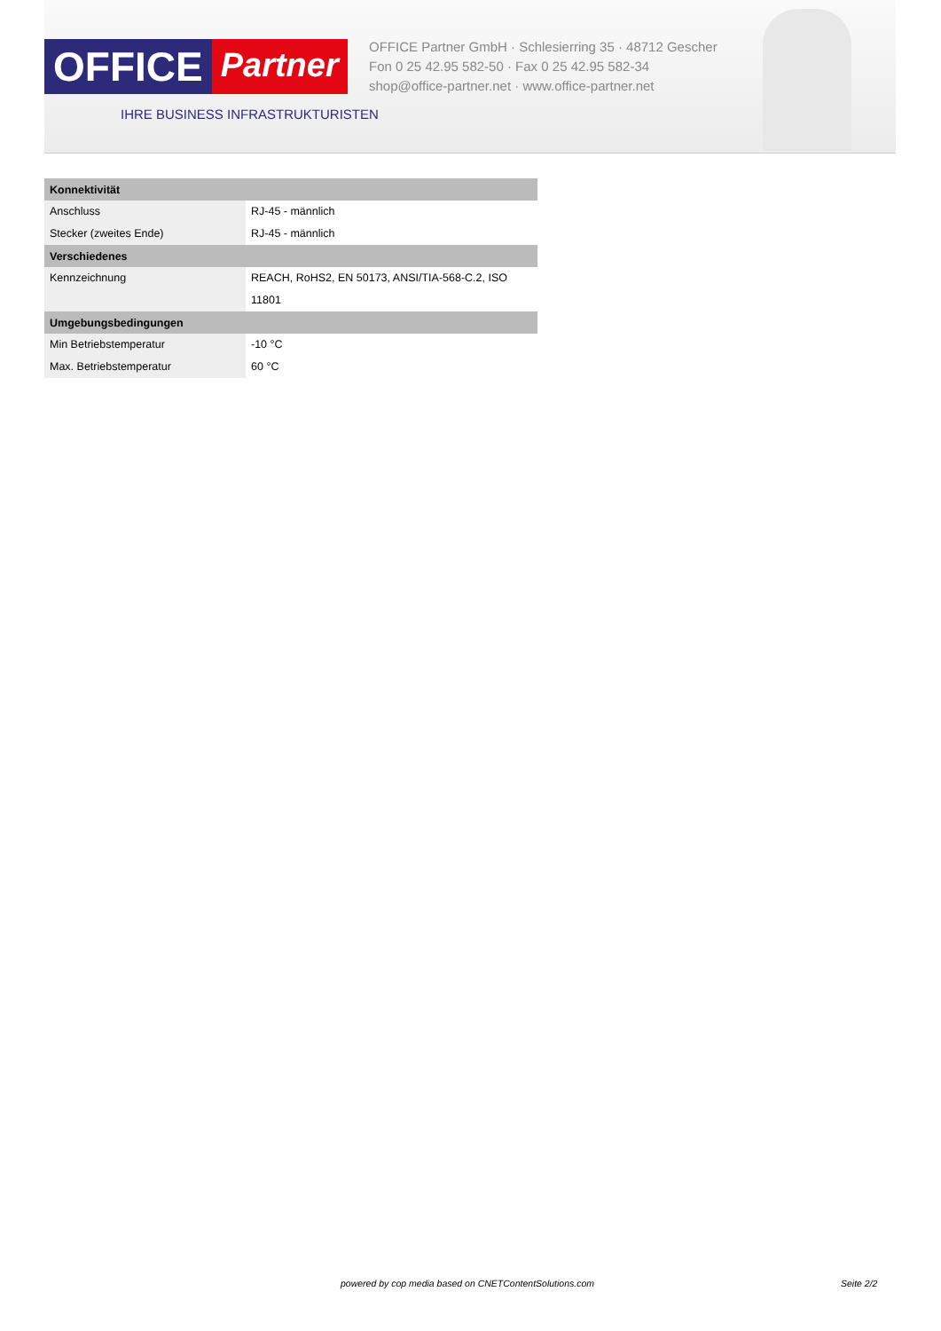OFFICE Partner
IHRE BUSINESS INFRASTRUKTURISTEN
OFFICE Partner GmbH · Schlesierring 35 · 48712 Gescher
Fon 0 25 42.95 582-50 · Fax 0 25 42.95 582-34
shop@office-partner.net · www.office-partner.net
| Konnektivität | |
| --- | --- |
| Anschluss | RJ-45 - männlich |
| Stecker (zweites Ende) | RJ-45 - männlich |
| Verschiedenes | |
| Kennzeichnung | REACH, RoHS2, EN 50173, ANSI/TIA-568-C.2, ISO 11801 |
| Umgebungsbedingungen | |
| Min Betriebstemperatur | -10 °C |
| Max. Betriebstemperatur | 60 °C |
powered by cop media based on CNETContentSolutions.com Seite 2/2